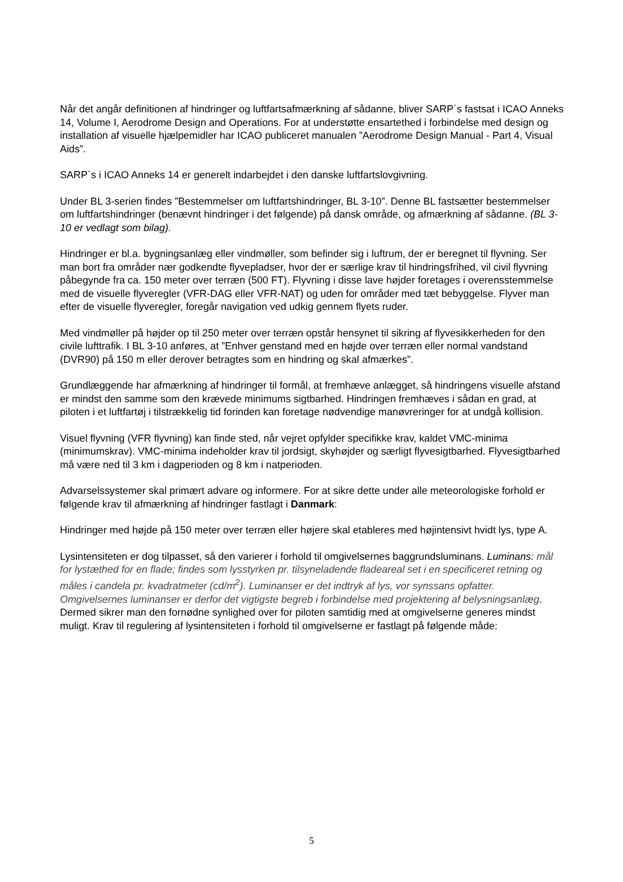Når det angår definitionen af hindringer og luftfartsafmærkning af sådanne, bliver SARP´s fastsat i ICAO Anneks 14, Volume I, Aerodrome Design and Operations. For at understøtte ensartethed i forbindelse med design og installation af visuelle hjælpemidler har ICAO publiceret manualen ”Aerodrome Design Manual - Part 4, Visual Aids”.
SARP´s i ICAO Anneks 14 er generelt indarbejdet i den danske luftfartslovgivning.
Under BL 3-serien findes ”Bestemmelser om luftfartshindringer, BL 3-10”. Denne BL fastsætter bestemmelser om luftfartshindringer (benævnt hindringer i det følgende) på dansk område, og afmærkning af sådanne. (BL 3-10 er vedlagt som bilag).
Hindringer er bl.a. bygningsanlæg eller vindmøller, som befinder sig i luftrum, der er beregnet til flyvning. Ser man bort fra områder nær godkendte flyvepladser, hvor der er særlige krav til hindringsfrihed, vil civil flyvning påbegynde fra ca. 150 meter over terræn (500 FT). Flyvning i disse lave højder foretages i overensstemmelse med de visuelle flyveregler (VFR-DAG eller VFR-NAT) og uden for områder med tæt bebyggelse. Flyver man efter de visuelle flyveregler, foregår navigation ved udkig gennem flyets ruder.
Med vindmøller på højder op til 250 meter over terræn opstår hensynet til sikring af flyvesikkerheden for den civile lufttrafik. I BL 3-10 anføres, at ”Enhver genstand med en højde over terræn eller normal vandstand (DVR90) på 150 m eller derover betragtes som en hindring og skal afmærkes”.
Grundlæggende har afmærkning af hindringer til formål, at fremhæve anlægget, så hindringens visuelle afstand er mindst den samme som den krævede minimums sigtbarhed. Hindringen fremhæves i sådan en grad, at piloten i et luftfartøj i tilstrækkelig tid forinden kan foretage nødvendige manøvreringer for at undgå kollision.
Visuel flyvning (VFR flyvning) kan finde sted, når vejret opfylder specifikke krav, kaldet VMC-minima (minimumskrav). VMC-minima indeholder krav til jordsigt, skyhøjder og særligt flyvesigtbarhed. Flyvesigtbarhed må være ned til 3 km i dagperioden og 8 km i natperioden.
Advarselssystemer skal primært advare og informere. For at sikre dette under alle meteorologiske forhold er følgende krav til afmærkning af hindringer fastlagt i Danmark:
Hindringer med højde på 150 meter over terræn eller højere skal etableres med højintensivt hvidt lys, type A.
Lysintensiteten er dog tilpasset, så den varierer i forhold til omgivelsernes baggrundsluminans. Luminans: mål for lystæthed for en flade; findes som lysstyrken pr. tilsyneladende fladeareal set i en specificeret retning og måles i candela pr. kvadratmeter (cd/m<sup>2</sup>). Luminanser er det indtryk af lys, vor synssans opfatter. Omgivelsernes luminanser er derfor det vigtigste begreb i forbindelse med projektering af belysningsanlæg. Dermed sikrer man den fornødne synlighed over for piloten samtidig med at omgivelserne generes mindst muligt. Krav til regulering af lysintensiteten i forhold til omgivelserne er fastlagt på følgende måde:
5